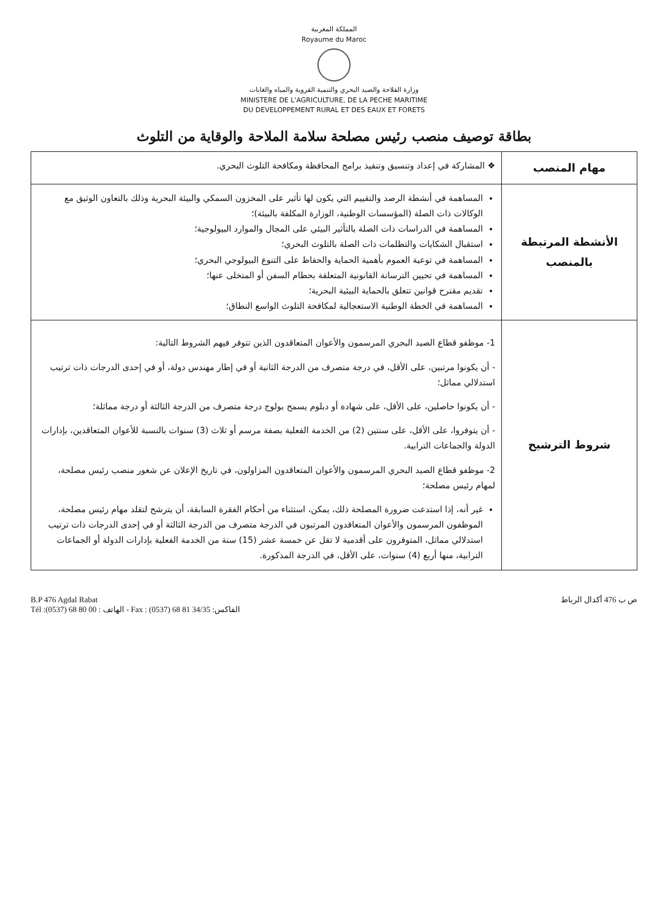المملكة المغربية
Royaume du Maroc
وزارة الفلاحة والصيد البحري والتنمية القروية والمياه والغابات
MINISTERE DE L'AGRICULTURE, DE LA PECHE MARITIME
DU DEVELOPPEMENT RURAL ET DES EAUX ET FORETS
بطاقة توصيف منصب رئيس مصلحة سلامة الملاحة والوقاية من التلوث
| مهام المنصب | ❖ المشاركة في إعداد وتنسيق وتنفيذ برامج المحافظة ومكافحة التلوث البحري. |
| الأنشطة المرتبطة بالمنصب | المساهمة في أنشطة الرصد والتقييم التي يكون لها تأثير على المخزون السمكي والبيئة البحرية وذلك بالتعاون الوثيق مع الوكالات ذات الصلة (المؤسسات الوطنية، الوزارة المكلفة بالبيئة)؛ المساهمة في الدراسات ذات الصلة بالتأثير البيئي على المجال والموارد البيولوجية؛ استقبال الشكايات والتظلمات ذات الصلة بالتلوث البحري؛ المساهمة في توعية العموم بأهمية الحماية والحفاظ على التنوع البيولوجي البحري؛ المساهمة في تحيين الترسانة القانونية المتعلقة بحطام السفن أو المتخلى عنها؛ تقديم مقترح قوانين تتعلق بالحماية البيئية البحرية؛ المساهمة في الخطة الوطنية الاستعجالية لمكافحة التلوث الواسع النطاق؛ |
| شروط الترشيح | 1- موظفو قطاع الصيد البحري المرسمون والأعوان المتعاقدون الذين تتوفر فيهم الشروط التالية: - أن يكونوا مرتبين، على الأقل، في درجة متصرف من الدرجة الثانية أو في إطار مهندس دولة، أو في إحدى الدرجات ذات ترتيب استدلالي مماثل؛ - أن يكونوا حاصلين، على الأقل، على شهادة أو دبلوم يسمح بولوج درجة متصرف من الدرجة الثالثة أو درجة مماثلة؛ - أن يتوفروا، على الأقل، على سنتين (2) من الخدمة الفعلية بصفة مرسم أو ثلاث (3) سنوات بالنسبة للأعوان المتعاقدين، بإدارات الدولة والجماعات الترابية. 2- موظفو قطاع الصيد البحري المرسمون والأعوان المتعاقدون المزاولون، في تاريخ الإعلان عن شغور منصب رئيس مصلحة، لمهام رئيس مصلحة؛ غير أنه، إذا استدعت ضرورة المصلحة ذلك، يمكن، استثناء من أحكام الفقرة السابقة، أن يترشح لتقلد مهام رئيس مصلحة، الموظفون المرسمون والأعوان المتعاقدون المرتبون في الدرجة متصرف من الدرجة الثالثة أو في إحدى الدرجات ذات ترتيب استدلالي مماثل، المتوفرون على أقدمية لا تقل عن خمسة عشر (15) سنة من الخدمة الفعلية بإدارات الدولة أو الجماعات الترابية، منها أربع (4) سنوات، على الأقل، في الدرجة المذكورة. |
B.P 476 Agdal Rabat
Tél :(0537) 68 80 00 : الهاتف - Fax : (0537) 68 81 34/35 :الفاكس
ص ب 476 أكدال الرباط